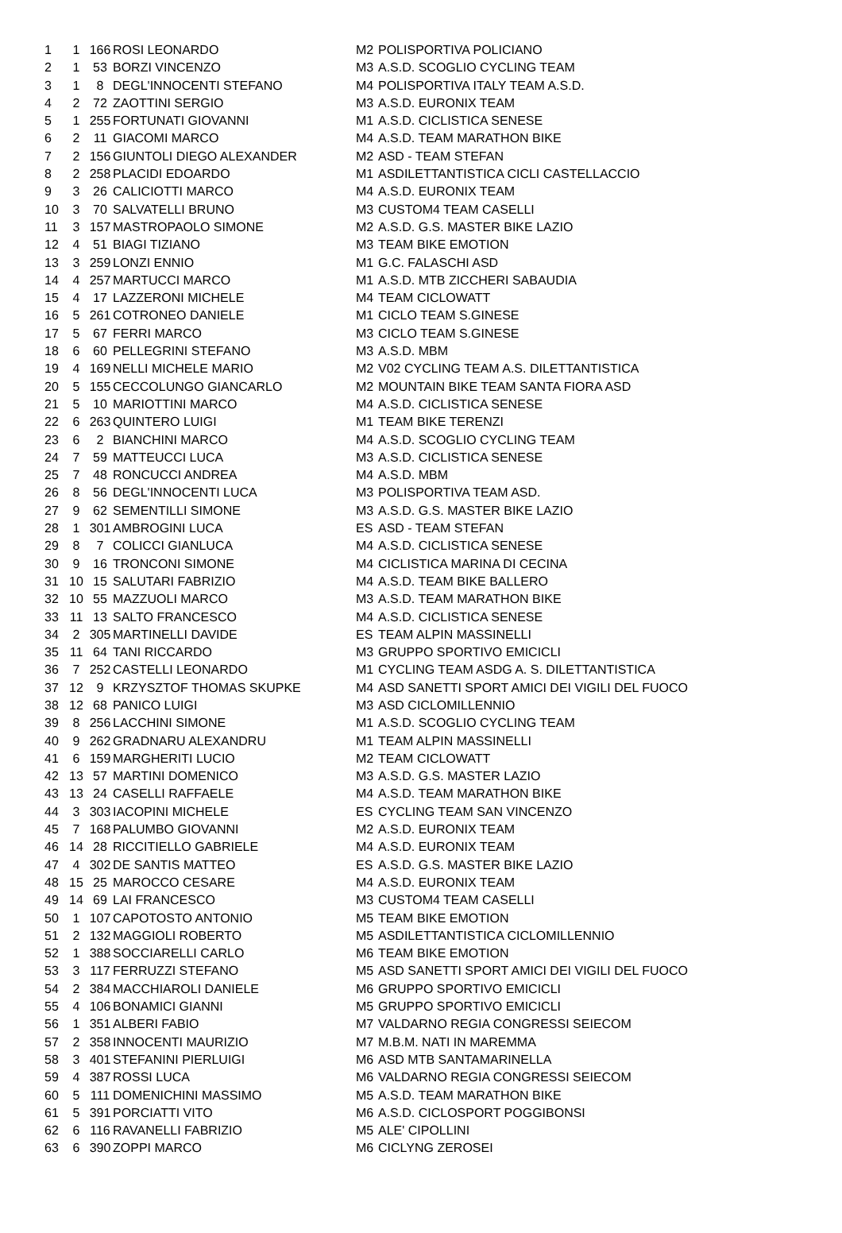| 1 | 1 | 166 | ROSI LEONARDO | M2 | POLISPORTIVA POLICIANO |
| 2 | 1 | 53 | BORZI VINCENZO | M3 | A.S.D. SCOGLIO CYCLING TEAM |
| 3 | 1 | 8 | DEGL'INNOCENTI STEFANO | M4 | POLISPORTIVA ITALY TEAM A.S.D. |
| 4 | 2 | 72 | ZAOTTINI SERGIO | M3 | A.S.D. EURONIX TEAM |
| 5 | 1 | 255 | FORTUNATI GIOVANNI | M1 | A.S.D. CICLISTICA SENESE |
| 6 | 2 | 11 | GIACOMI MARCO | M4 | A.S.D. TEAM MARATHON BIKE |
| 7 | 2 | 156 | GIUNTOLI DIEGO ALEXANDER | M2 | ASD - TEAM STEFAN |
| 8 | 2 | 258 | PLACIDI EDOARDO | M1 | ASDILETTANTISTICA CICLI CASTELLACCIO |
| 9 | 3 | 26 | CALICIOTTI MARCO | M4 | A.S.D. EURONIX TEAM |
| 10 | 3 | 70 | SALVATELLI BRUNO | M3 | CUSTOM4 TEAM CASELLI |
| 11 | 3 | 157 | MASTROPAOLO SIMONE | M2 | A.S.D. G.S. MASTER BIKE LAZIO |
| 12 | 4 | 51 | BIAGI TIZIANO | M3 | TEAM BIKE EMOTION |
| 13 | 3 | 259 | LONZI ENNIO | M1 | G.C. FALASCHI ASD |
| 14 | 4 | 257 | MARTUCCI MARCO | M1 | A.S.D. MTB ZICCHERI SABAUDIA |
| 15 | 4 | 17 | LAZZERONI MICHELE | M4 | TEAM CICLOWATT |
| 16 | 5 | 261 | COTRONEO DANIELE | M1 | CICLO TEAM S.GINESE |
| 17 | 5 | 67 | FERRI MARCO | M3 | CICLO TEAM S.GINESE |
| 18 | 6 | 60 | PELLEGRINI STEFANO | M3 | A.S.D. MBM |
| 19 | 4 | 169 | NELLI MICHELE MARIO | M2 | V02 CYCLING TEAM A.S. DILETTANTISTICA |
| 20 | 5 | 155 | CECCOLUNGO GIANCARLO | M2 | MOUNTAIN BIKE TEAM SANTA FIORA ASD |
| 21 | 5 | 10 | MARIOTTINI MARCO | M4 | A.S.D. CICLISTICA SENESE |
| 22 | 6 | 263 | QUINTERO LUIGI | M1 | TEAM BIKE TERENZI |
| 23 | 6 | 2 | BIANCHINI MARCO | M4 | A.S.D. SCOGLIO CYCLING TEAM |
| 24 | 7 | 59 | MATTEUCCI LUCA | M3 | A.S.D. CICLISTICA SENESE |
| 25 | 7 | 48 | RONCUCCI ANDREA | M4 | A.S.D. MBM |
| 26 | 8 | 56 | DEGL'INNOCENTI LUCA | M3 | POLISPORTIVA TEAM ASD. |
| 27 | 9 | 62 | SEMENTILLI SIMONE | M3 | A.S.D. G.S. MASTER BIKE LAZIO |
| 28 | 1 | 301 | AMBROGINI LUCA | ES | ASD - TEAM STEFAN |
| 29 | 8 | 7 | COLICCI GIANLUCA | M4 | A.S.D. CICLISTICA SENESE |
| 30 | 9 | 16 | TRONCONI SIMONE | M4 | CICLISTICA MARINA DI CECINA |
| 31 | 10 | 15 | SALUTARI FABRIZIO | M4 | A.S.D. TEAM BIKE BALLERO |
| 32 | 10 | 55 | MAZZUOLI MARCO | M3 | A.S.D. TEAM MARATHON BIKE |
| 33 | 11 | 13 | SALTO FRANCESCO | M4 | A.S.D. CICLISTICA SENESE |
| 34 | 2 | 305 | MARTINELLI DAVIDE | ES | TEAM ALPIN MASSINELLI |
| 35 | 11 | 64 | TANI RICCARDO | M3 | GRUPPO SPORTIVO EMICICLI |
| 36 | 7 | 252 | CASTELLI LEONARDO | M1 | CYCLING TEAM ASDG A. S. DILETTANTISTICA |
| 37 | 12 | 9 | KRZYSZTOF THOMAS SKUPKE | M4 | ASD SANETTI SPORT AMICI DEI VIGILI DEL FUOCO |
| 38 | 12 | 68 | PANICO LUIGI | M3 | ASD CICLOMILLENNIO |
| 39 | 8 | 256 | LACCHINI SIMONE | M1 | A.S.D. SCOGLIO CYCLING TEAM |
| 40 | 9 | 262 | GRADNARU ALEXANDRU | M1 | TEAM ALPIN MASSINELLI |
| 41 | 6 | 159 | MARGHERITI LUCIO | M2 | TEAM CICLOWATT |
| 42 | 13 | 57 | MARTINI DOMENICO | M3 | A.S.D. G.S. MASTER LAZIO |
| 43 | 13 | 24 | CASELLI RAFFAELE | M4 | A.S.D. TEAM MARATHON BIKE |
| 44 | 3 | 303 | IACOPINI MICHELE | ES | CYCLING TEAM SAN VINCENZO |
| 45 | 7 | 168 | PALUMBO GIOVANNI | M2 | A.S.D. EURONIX TEAM |
| 46 | 14 | 28 | RICCITIELLO GABRIELE | M4 | A.S.D. EURONIX TEAM |
| 47 | 4 | 302 | DE SANTIS MATTEO | ES | A.S.D. G.S. MASTER BIKE LAZIO |
| 48 | 15 | 25 | MAROCCO CESARE | M4 | A.S.D. EURONIX TEAM |
| 49 | 14 | 69 | LAI FRANCESCO | M3 | CUSTOM4 TEAM CASELLI |
| 50 | 1 | 107 | CAPOTOSTO ANTONIO | M5 | TEAM BIKE EMOTION |
| 51 | 2 | 132 | MAGGIOLI ROBERTO | M5 | ASDILETTANTISTICA CICLOMILLENNIO |
| 52 | 1 | 388 | SOCCIARELLI CARLO | M6 | TEAM BIKE EMOTION |
| 53 | 3 | 117 | FERRUZZI STEFANO | M5 | ASD SANETTI SPORT AMICI DEI VIGILI DEL FUOCO |
| 54 | 2 | 384 | MACCHIAROLI DANIELE | M6 | GRUPPO SPORTIVO EMICICLI |
| 55 | 4 | 106 | BONAMICI GIANNI | M5 | GRUPPO SPORTIVO EMICICLI |
| 56 | 1 | 351 | ALBERI FABIO | M7 | VALDARNO REGIA CONGRESSI SEIECOM |
| 57 | 2 | 358 | INNOCENTI MAURIZIO | M7 | M.B.M. NATI IN MAREMMA |
| 58 | 3 | 401 | STEFANINI PIERLUIGI | M6 | ASD MTB SANTAMARINELLA |
| 59 | 4 | 387 | ROSSI LUCA | M6 | VALDARNO REGIA CONGRESSI SEIECOM |
| 60 | 5 | 111 | DOMENICHINI MASSIMO | M5 | A.S.D. TEAM MARATHON BIKE |
| 61 | 5 | 391 | PORCIATTI VITO | M6 | A.S.D. CICLOSPORT POGGIBONSI |
| 62 | 6 | 116 | RAVANELLI FABRIZIO | M5 | ALE' CIPOLLINI |
| 63 | 6 | 390 | ZOPPI MARCO | M6 | CICLYNG ZEROSEI |